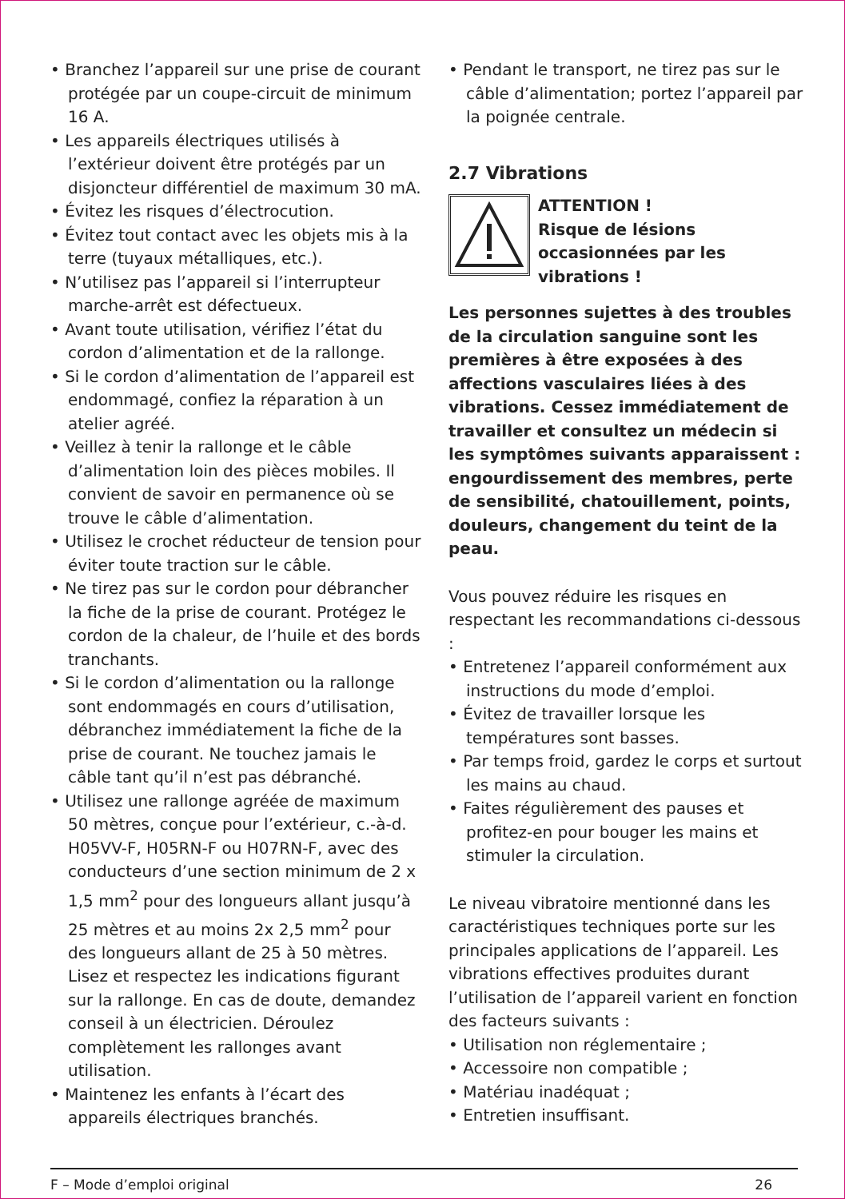• Branchez l’appareil sur une prise de courant protégée par un coupe-circuit de minimum 16 A.
• Les appareils électriques utilisés à l’extérieur doivent être protégés par un disjoncteur différentiel de maximum 30 mA.
• Évitez les risques d’électrocution.
• Évitez tout contact avec les objets mis à la terre (tuyaux métalliques, etc.).
• N’utilisez pas l’appareil si l’interrupteur marche-arrêt est défectueux.
• Avant toute utilisation, vérifiez l’état du cordon d’alimentation et de la rallonge.
• Si le cordon d’alimentation de l’appareil est endommagé, confiez la réparation à un atelier agréé.
• Veillez à tenir la rallonge et le câble d’alimentation loin des pièces mobiles. Il convient de savoir en permanence où se trouve le câble d’alimentation.
• Utilisez le crochet réducteur de tension pour éviter toute traction sur le câble.
• Ne tirez pas sur le cordon pour débrancher la fiche de la prise de courant. Protégez le cordon de la chaleur, de l’huile et des bords tranchants.
• Si le cordon d’alimentation ou la rallonge sont endommagés en cours d’utilisation, débranchez immédiatement la fiche de la prise de courant. Ne touchez jamais le câble tant qu’il n’est pas débranché.
• Utilisez une rallonge agréée de maximum 50 mètres, conçue pour l’extérieur, c.-à-d. H05VV-F, H05RN-F ou H07RN-F, avec des conducteurs d’une section minimum de 2 x 1,5 mm<sup>2</sup> pour des longueurs allant jusqu’à 25 mètres et au moins 2x 2,5 mm<sup>2</sup> pour des longueurs allant de 25 à 50 mètres. Lisez et respectez les indications figurant sur la rallonge. En cas de doute, demandez conseil à un électricien. Déroulez complètement les rallonges avant utilisation.
• Maintenez les enfants à l’écart des appareils électriques branchés.
• Pendant le transport, ne tirez pas sur le câble d’alimentation; portez l’appareil par la poignée centrale.
2.7 Vibrations
ATTENTION !
Risque de lésions occasionnées par les vibrations !
Les personnes sujettes à des troubles de la circulation sanguine sont les premières à être exposées à des affections vasculaires liées à des vibrations. Cessez immédiatement de travailler et consultez un médecin si les symptômes suivants apparaissent : engourdissement des membres, perte de sensibilité, chatouillement, points, douleurs, changement du teint de la peau.
Vous pouvez réduire les risques en respectant les recommandations ci-dessous :
• Entretenez l’appareil conformément aux instructions du mode d’emploi.
• Évitez de travailler lorsque les températures sont basses.
• Par temps froid, gardez le corps et surtout les mains au chaud.
• Faites régulièrement des pauses et profitez-en pour bouger les mains et stimuler la circulation.
Le niveau vibratoire mentionné dans les caractéristiques techniques porte sur les principales applications de l’appareil. Les vibrations effectives produites durant l’utilisation de l’appareil varient en fonction des facteurs suivants :
• Utilisation non réglementaire ;
• Accessoire non compatible ;
• Matériau inadéquat ;
• Entretien insuffisant.
F – Mode d’emploi original 26